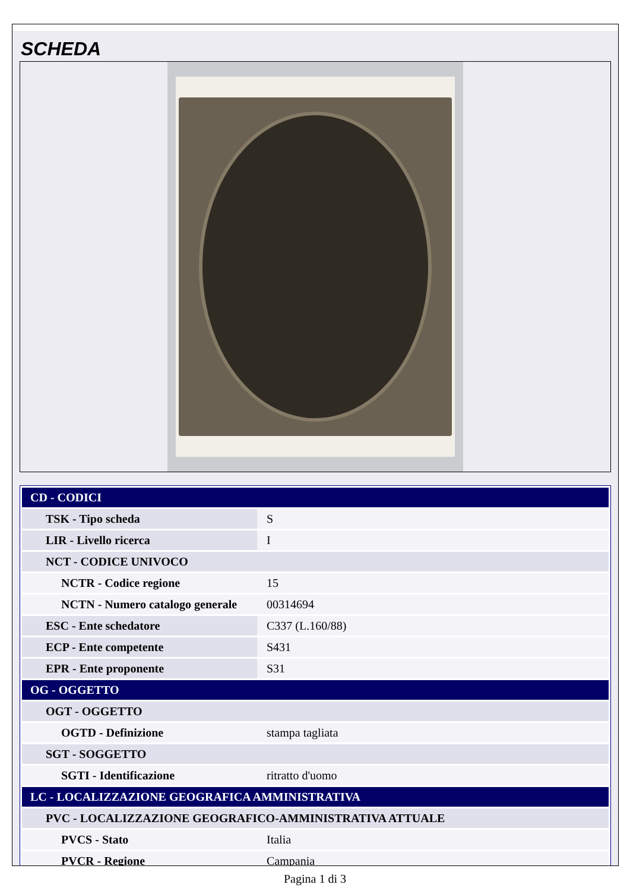SCHEDA
| CD - CODICI | |
| TSK - Tipo scheda | S |
| LIR - Livello ricerca | I |
| NCT - CODICE UNIVOCO | |
| NCTR - Codice regione | 15 |
| NCTN - Numero catalogo generale | 00314694 |
| ESC - Ente schedatore | C337 (L.160/88) |
| ECP - Ente competente | S431 |
| EPR - Ente proponente | S31 |
| OG - OGGETTO | |
| OGT - OGGETTO | |
| OGTD - Definizione | stampa tagliata |
| SGT - SOGGETTO | |
| SGTI - Identificazione | ritratto d'uomo |
| LC - LOCALIZZAZIONE GEOGRAFICA AMMINISTRATIVA | |
| PVC - LOCALIZZAZIONE GEOGRAFICO-AMMINISTRATIVA ATTUALE | |
| PVCS - Stato | Italia |
| PVCR - Regione | Campania |
Pagina 1 di 3